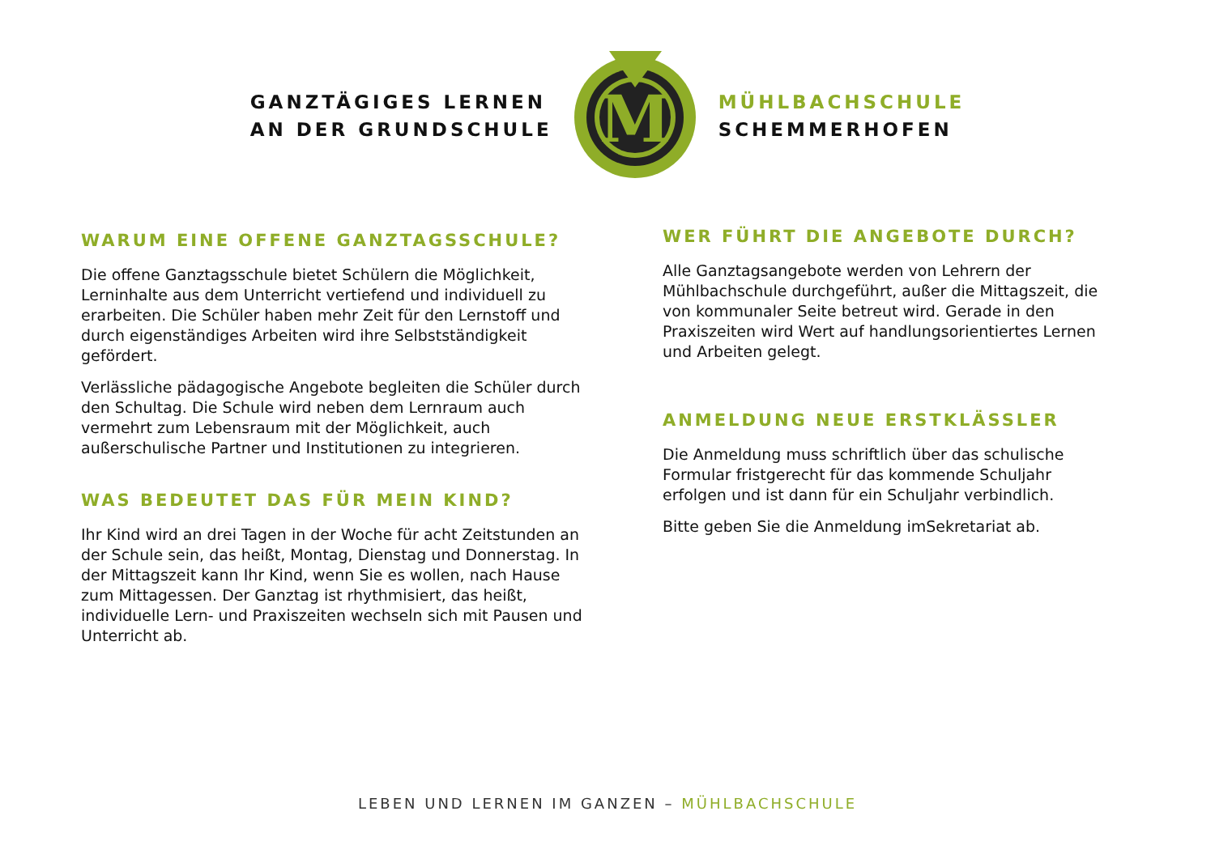GANZTÄGIGES LERNEN
AN DER GRUNDSCHULE
M
MÜHLBACHSCHULE
SCHEMMERHOFEN
WARUM EINE OFFENE GANZTAGSSCHULE?
Die offene Ganztagsschule bietet Schülern die Möglichkeit, Lerninhalte aus dem Unterricht vertiefend und individuell zu erarbeiten. Die Schüler haben mehr Zeit für den Lernstoff und durch eigenständiges Arbeiten wird ihre Selbstständigkeit gefördert.
Verlässliche pädagogische Angebote begleiten die Schüler durch den Schultag. Die Schule wird neben dem Lernraum auch vermehrt zum Lebensraum mit der Möglichkeit, auch außerschulische Partner und Institutionen zu integrieren.
WAS BEDEUTET DAS FÜR MEIN KIND?
Ihr Kind wird an drei Tagen in der Woche für acht Zeitstunden an der Schule sein, das heißt, Montag, Dienstag und Donnerstag. In der Mittagszeit kann Ihr Kind, wenn Sie es wollen, nach Hause zum Mittagessen. Der Ganztag ist rhythmisiert, das heißt, individuelle Lern- und Praxiszeiten wechseln sich mit Pausen und Unterricht ab.
WER FÜHRT DIE ANGEBOTE DURCH?
Alle Ganztagsangebote werden von Lehrern der Mühlbachschule durchgeführt, außer die Mittagszeit, die von kommunaler Seite betreut wird. Gerade in den Praxiszeiten wird Wert auf handlungsorientiertes Lernen und Arbeiten gelegt.
ANMELDUNG NEUE ERSTKLÄSSLER
Die Anmeldung muss schriftlich über das schulische Formular fristgerecht für das kommende Schuljahr erfolgen und ist dann für ein Schuljahr verbindlich.
Bitte geben Sie die Anmeldung imSekretariat ab.
LEBEN UND LERNEN IM GANZEN – MÜHLBACHSCHULE